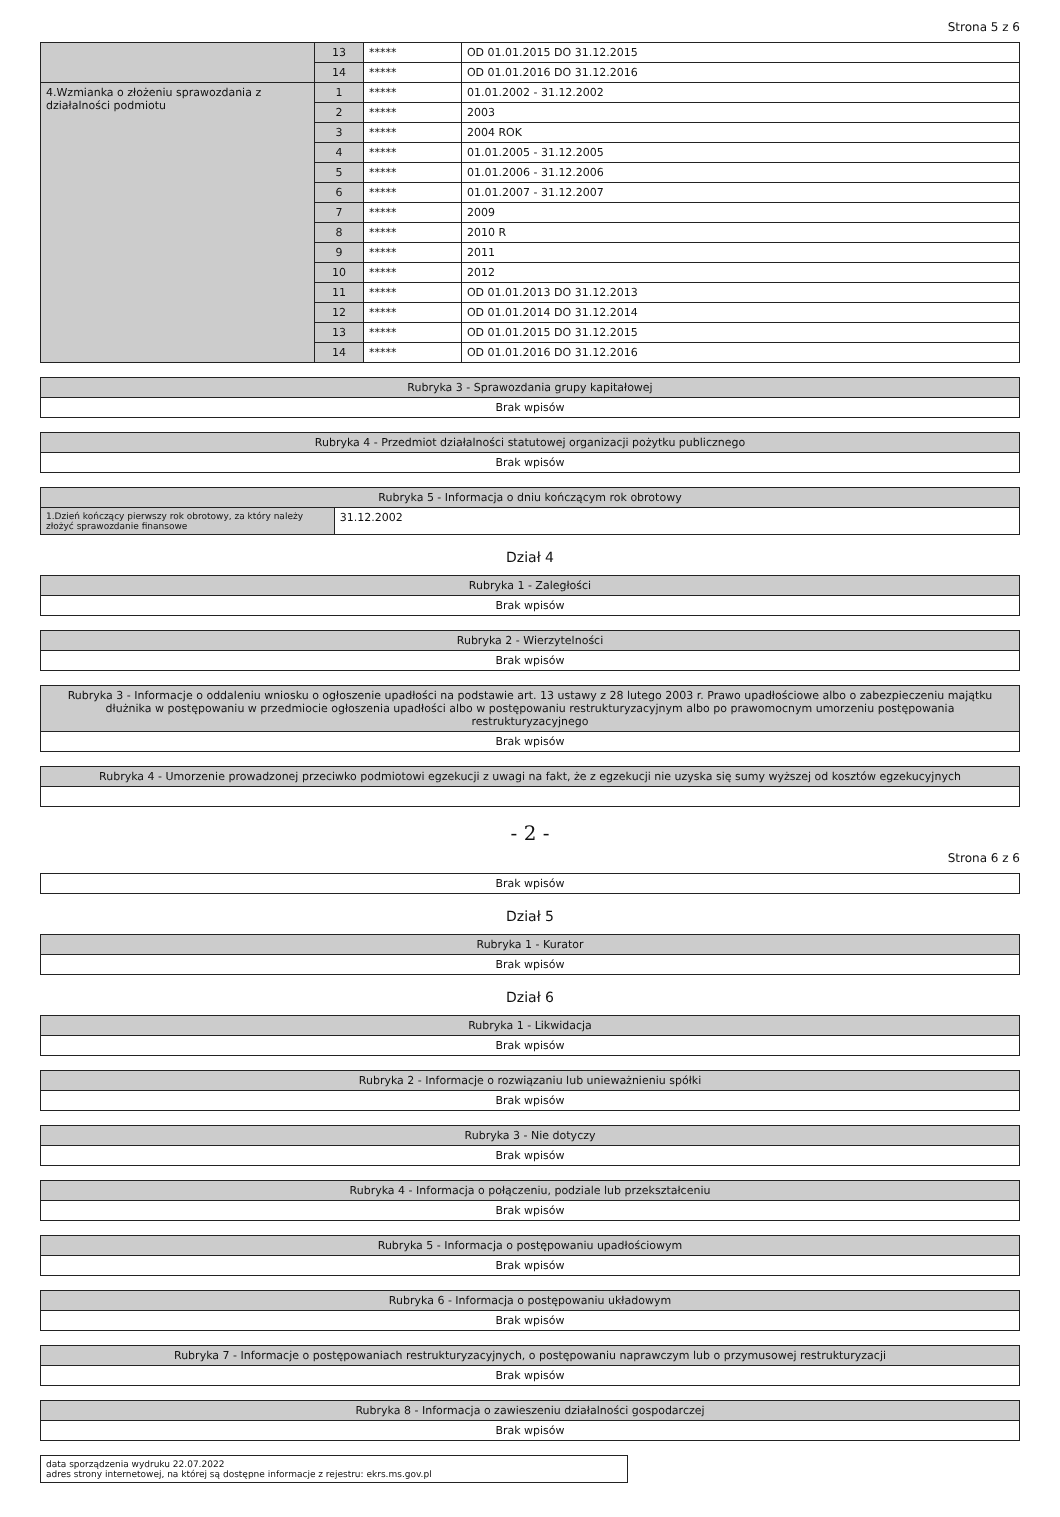Strona 5 z 6
| | 13 | ***** | OD 01.01.2015 DO 31.12.2015 |
| | 14 | ***** | OD 01.01.2016 DO 31.12.2016 |
| 4.Wzmianka o złożeniu sprawozdania z działalności podmiotu | 1 | ***** | 01.01.2002 - 31.12.2002 |
| | 2 | ***** | 2003 |
| | 3 | ***** | 2004 ROK |
| | 4 | ***** | 01.01.2005 - 31.12.2005 |
| | 5 | ***** | 01.01.2006 - 31.12.2006 |
| | 6 | ***** | 01.01.2007 - 31.12.2007 |
| | 7 | ***** | 2009 |
| | 8 | ***** | 2010 R |
| | 9 | ***** | 2011 |
| | 10 | ***** | 2012 |
| | 11 | ***** | OD 01.01.2013 DO 31.12.2013 |
| | 12 | ***** | OD 01.01.2014 DO 31.12.2014 |
| | 13 | ***** | OD 01.01.2015 DO 31.12.2015 |
| | 14 | ***** | OD 01.01.2016 DO 31.12.2016 |
| Rubryka 3 - Sprawozdania grupy kapitałowej |
| --- |
| Brak wpisów |
| Rubryka 4 - Przedmiot działalności statutowej organizacji pożytku publicznego |
| --- |
| Brak wpisów |
| Rubryka 5 - Informacja o dniu kończącym rok obrotowy | |
| --- | --- |
| 1.Dzień kończący pierwszy rok obrotowy, za który należy złożyć sprawozdanie finansowe | 31.12.2002 |
Dział 4
| Rubryka 1 - Zaległości |
| --- |
| Brak wpisów |
| Rubryka 2 - Wierzytelności |
| --- |
| Brak wpisów |
| Rubryka 3 - Informacje o oddaleniu wniosku o ogłoszenie upadłości na podstawie art. 13 ustawy z 28 lutego 2003 r. Prawo upadłościowe albo o zabezpieczeniu majątku dłużnika w postępowaniu w przedmiocie ogłoszenia upadłości albo w postępowaniu restrukturyzacyjnym albo po prawomocnym umorzeniu postępowania restrukturyzacyjnego |
| --- |
| Brak wpisów |
| Rubryka 4 - Umorzenie prowadzonej przeciwko podmiotowi egzekucji z uwagi na fakt, że z egzekucji nie uzyska się sumy wyższej od kosztów egzekucyjnych |
| --- |
- 2 -
Strona 6 z 6
| Brak wpisów |
Dział 5
| Rubryka 1 - Kurator |
| --- |
| Brak wpisów |
Dział 6
| Rubryka 1 - Likwidacja |
| --- |
| Brak wpisów |
| Rubryka 2 - Informacje o rozwiązaniu lub unieważnieniu spółki |
| --- |
| Brak wpisów |
| Rubryka 3 - Nie dotyczy |
| --- |
| Brak wpisów |
| Rubryka 4 - Informacja o połączeniu, podziale lub przekształceniu |
| --- |
| Brak wpisów |
| Rubryka 5 - Informacja o postępowaniu upadłościowym |
| --- |
| Brak wpisów |
| Rubryka 6 - Informacja o postępowaniu układowym |
| --- |
| Brak wpisów |
| Rubryka 7 - Informacje o postępowaniach restrukturyzacyjnych, o postępowaniu naprawczym lub o przymusowej restrukturyzacji |
| --- |
| Brak wpisów |
| Rubryka 8 - Informacja o zawieszeniu działalności gospodarczej |
| --- |
| Brak wpisów |
| data sporządzenia wydruku 22.07.2022 adres strony internetowej, na której są dostępne informacje z rejestru: ekrs.ms.gov.pl |